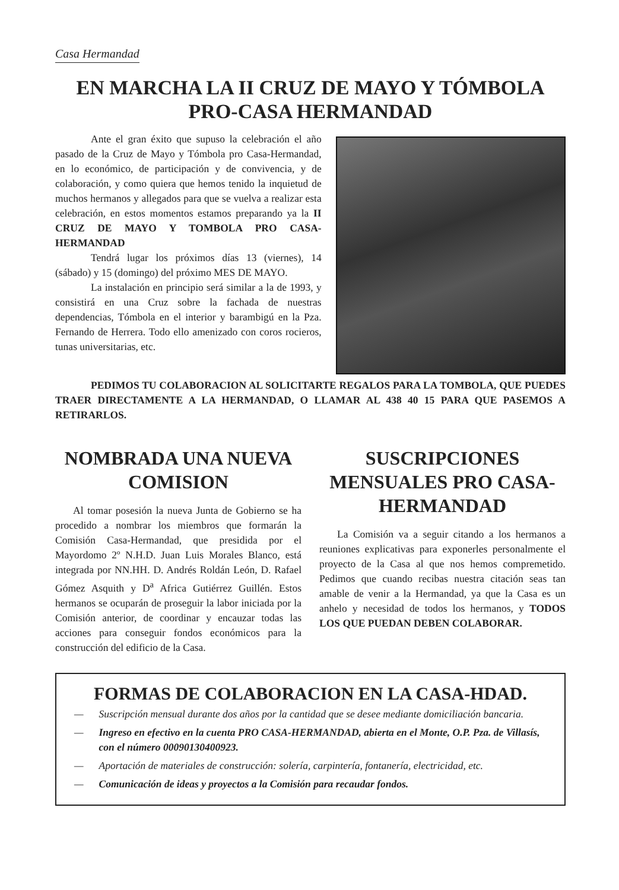Casa Hermandad
EN MARCHA LA II CRUZ DE MAYO Y TÓMBOLA PRO-CASA HERMANDAD
Ante el gran éxito que supuso la celebración el año pasado de la Cruz de Mayo y Tómbola pro Casa-Hermandad, en lo económico, de participación y de convivencia, y de colaboración, y como quiera que hemos tenido la inquietud de muchos hermanos y allegados para que se vuelva a realizar esta celebración, en estos momentos estamos preparando ya la II CRUZ DE MAYO Y TOMBOLA PRO CASA-HERMANDAD
Tendrá lugar los próximos días 13 (viernes), 14 (sábado) y 15 (domingo) del próximo MES DE MAYO.
La instalación en principio será similar a la de 1993, y consistirá en una Cruz sobre la fachada de nuestras dependencias, Tómbola en el interior y barambigú en la Pza. Fernando de Herrera. Todo ello amenizado con coros rocieros, tunas universitarias, etc.
PEDIMOS TU COLABORACION AL SOLICITARTE REGALOS PARA LA TOMBOLA, QUE PUEDES TRAER DIRECTAMENTE A LA HERMANDAD, O LLAMAR AL 438 40 15 PARA QUE PASEMOS A RETIRARLOS.
NOMBRADA UNA NUEVA COMISION
Al tomar posesión la nueva Junta de Gobierno se ha procedido a nombrar los miembros que formarán la Comisión Casa-Hermandad, que presidida por el Mayordomo 2º N.H.D. Juan Luis Morales Blanco, está integrada por NN.HH. D. Andrés Roldán León, D. Rafael Gómez Asquith y D<sup>a</sup> Africa Gutiérrez Guillén. Estos hermanos se ocuparán de proseguir la labor iniciada por la Comisión anterior, de coordinar y encauzar todas las acciones para conseguir fondos económicos para la construcción del edificio de la Casa.
SUSCRIPCIONES MENSUALES PRO CASA-HERMANDAD
La Comisión va a seguir citando a los hermanos a reuniones explicativas para exponerles personalmente el proyecto de la Casa al que nos hemos compremetido. Pedimos que cuando recibas nuestra citación seas tan amable de venir a la Hermandad, ya que la Casa es un anhelo y necesidad de todos los hermanos, y TODOS LOS QUE PUEDAN DEBEN COLABORAR.
FORMAS DE COLABORACION EN LA CASA-HDAD.
— Suscripción mensual durante dos años por la cantidad que se desee mediante domiciliación bancaria.
— Ingreso en efectivo en la cuenta PRO CASA-HERMANDAD, abierta en el Monte, O.P. Pza. de Villasís, con el número 00090130400923.
— Aportación de materiales de construcción: solería, carpintería, fontanería, electricidad, etc.
— Comunicación de ideas y proyectos a la Comisión para recaudar fondos.